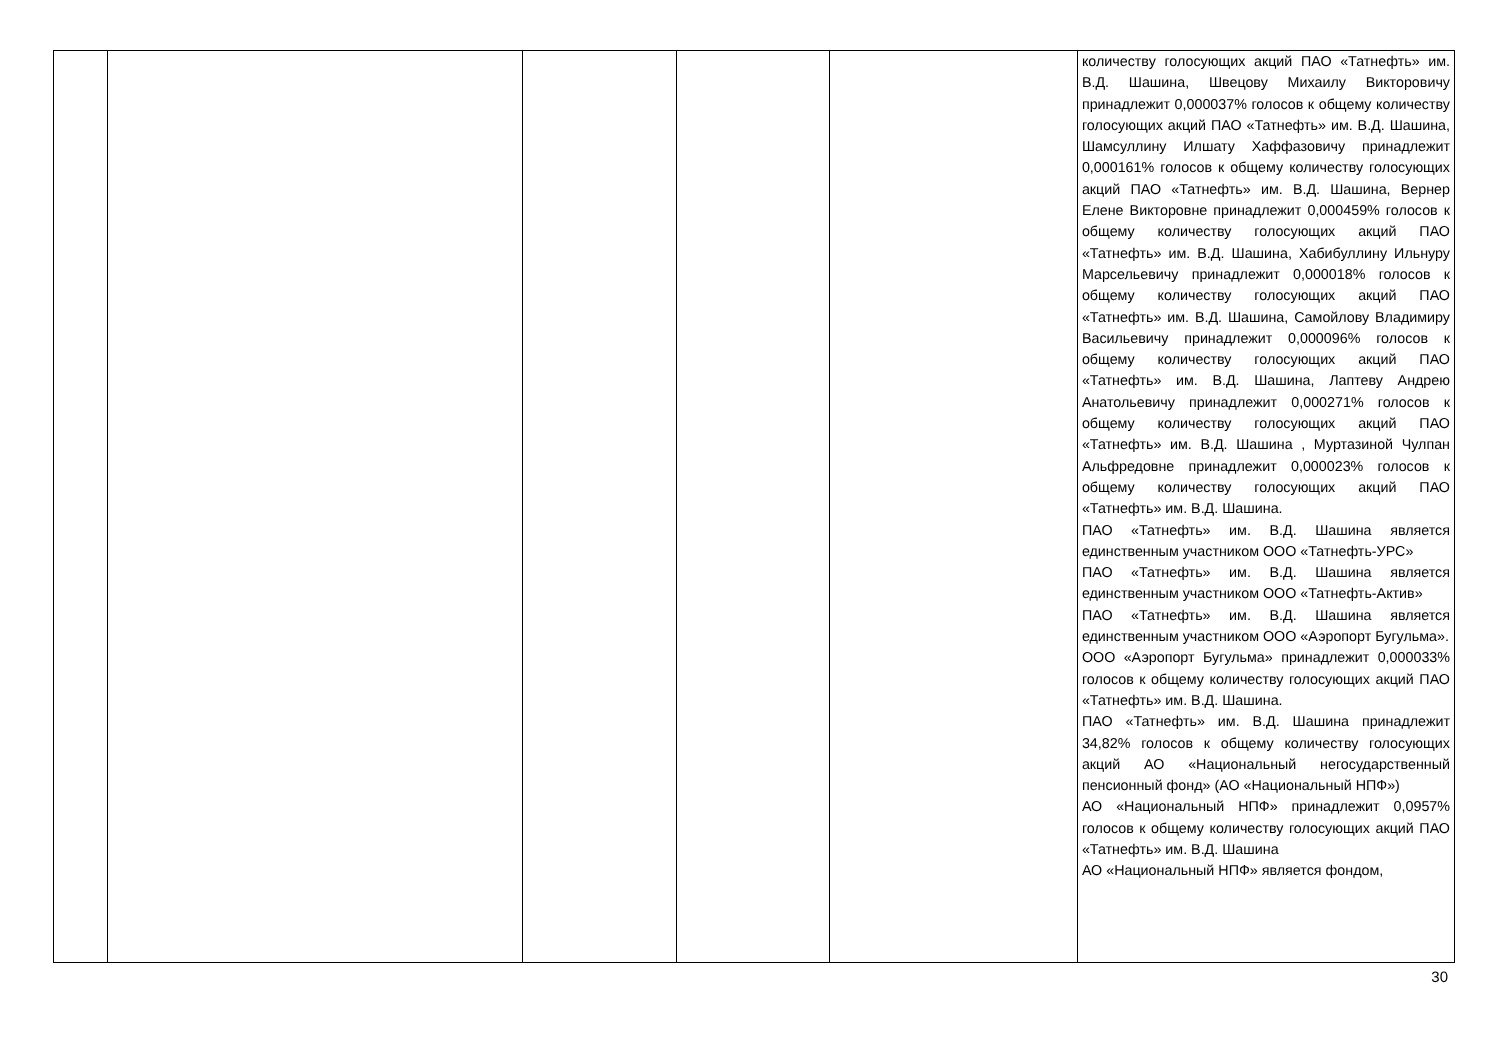| | | | | | количеству голосующих акций ПАО «Татнефть» им. В.Д. Шашина, Швецову Михаилу Викторовичу принадлежит 0,000037% голосов к общему количеству голосующих акций ПАО «Татнефть» им. В.Д. Шашина, Шамсуллину Илшату Хаффазовичу принадлежит 0,000161% голосов к общему количеству голосующих акций ПАО «Татнефть» им. В.Д. Шашина, Вернер Елене Викторовне принадлежит 0,000459% голосов к общему количеству голосующих акций ПАО «Татнефть» им. В.Д. Шашина, Хабибуллину Ильнуру Марсельевичу принадлежит 0,000018% голосов к общему количеству голосующих акций ПАО «Татнефть» им. В.Д. Шашина, Самойлову Владимиру Васильевичу принадлежит 0,000096% голосов к общему количеству голосующих акций ПАО «Татнефть» им. В.Д. Шашина, Лаптеву Андрею Анатольевичу принадлежит 0,000271% голосов к общему количеству голосующих акций ПАО «Татнефть» им. В.Д. Шашина , Муртазиной Чулпан Альфредовне принадлежит 0,000023% голосов к общему количеству голосующих акций ПАО «Татнефть» им. В.Д. Шашина. ПАО «Татнефть» им. В.Д. Шашина является единственным участником ООО «Татнефть-УРС» ПАО «Татнефть» им. В.Д. Шашина является единственным участником ООО «Татнефть-Актив» ПАО «Татнефть» им. В.Д. Шашина является единственным участником ООО «Аэропорт Бугульма». ООО «Аэропорт Бугульма» принадлежит 0,000033% голосов к общему количеству голосующих акций ПАО «Татнефть» им. В.Д. Шашина. ПАО «Татнефть» им. В.Д. Шашина принадлежит 34,82% голосов к общему количеству голосующих акций АО «Национальный негосударственный пенсионный фонд» (АО «Национальный НПФ») АО «Национальный НПФ» принадлежит 0,0957% голосов к общему количеству голосующих акций ПАО «Татнефть» им. В.Д. Шашина АО «Национальный НПФ» является фондом, |
30